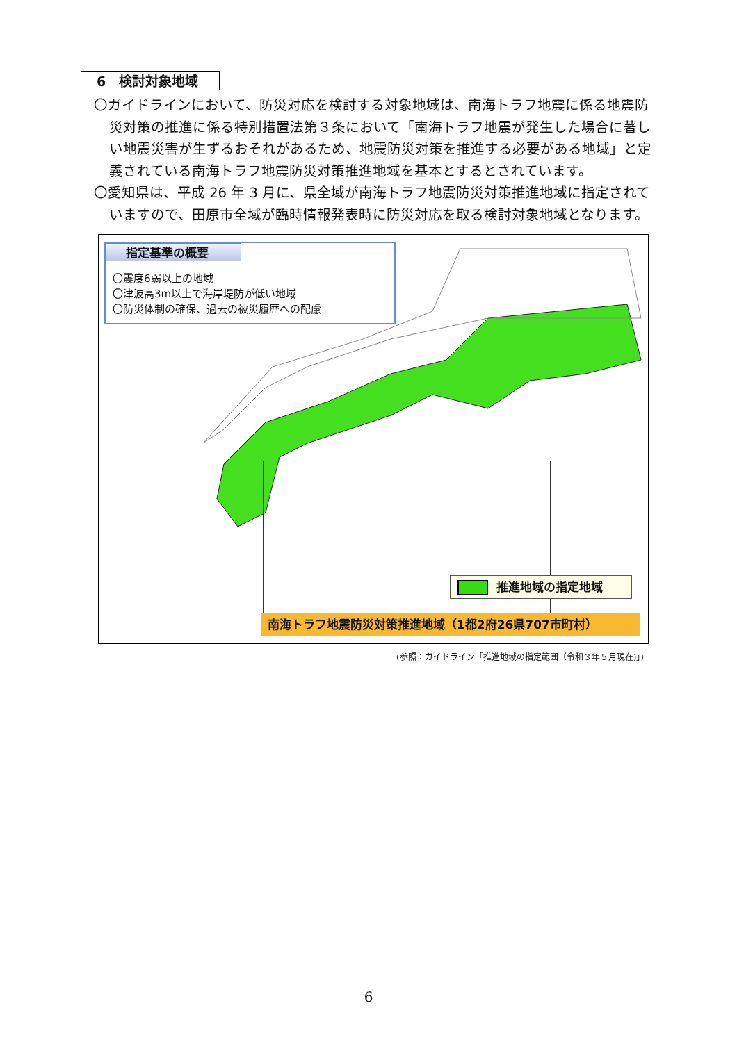6　検討対象地域
〇ガイドラインにおいて、防災対応を検討する対象地域は、南海トラフ地震に係る地震防災対策の推進に係る特別措置法第３条において「南海トラフ地震が発生した場合に著しい地震災害が生ずるおそれがあるため、地震防災対策を推進する必要がある地域」と定義されている南海トラフ地震防災対策推進地域を基本とするとされています。
〇愛知県は、平成 26 年 3 月に、県全域が南海トラフ地震防災対策推進地域に指定されていますので、田原市全域が臨時情報発表時に防災対応を取る検討対象地域となります。
指定基準の概要
〇震度6弱以上の地域
〇津波高3m以上で海岸堤防が低い地域
〇防災体制の確保、過去の被災履歴への配慮
推進地域の指定地域
南海トラフ地震防災対策推進地域（1都2府26県707市町村）
(参照：ガイドライン「推進地域の指定範囲（令和３年５月現在)」)
6